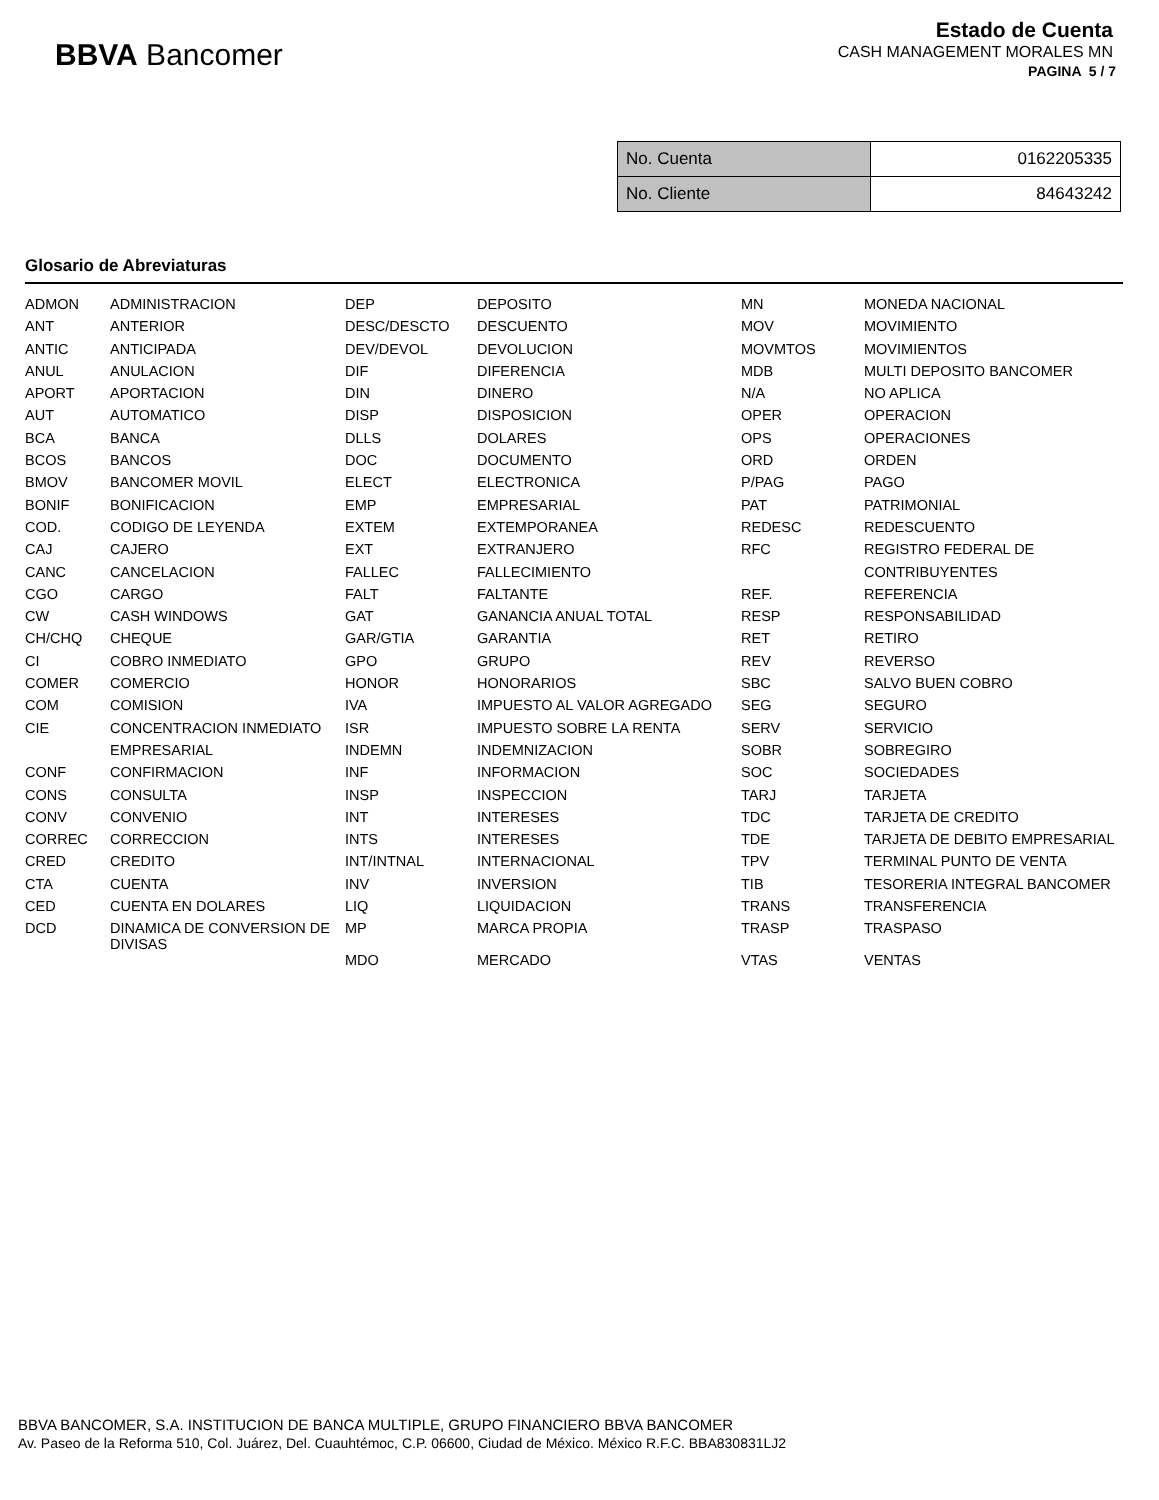BBVA Bancomer
Estado de Cuenta
CASH MANAGEMENT MORALES MN
PAGINA 5 / 7
| No. Cuenta | 0162205335 |
| No. Cliente | 84643242 |
Glosario de Abreviaturas
| ADMON | ADMINISTRACION | DEP | DEPOSITO | MN | MONEDA NACIONAL |
| ANT | ANTERIOR | DESC/DESCTO | DESCUENTO | MOV | MOVIMIENTO |
| ANTIC | ANTICIPADA | DEV/DEVOL | DEVOLUCION | MOVMTOS | MOVIMIENTOS |
| ANUL | ANULACION | DIF | DIFERENCIA | MDB | MULTI DEPOSITO BANCOMER |
| APORT | APORTACION | DIN | DINERO | N/A | NO APLICA |
| AUT | AUTOMATICO | DISP | DISPOSICION | OPER | OPERACION |
| BCA | BANCA | DLLS | DOLARES | OPS | OPERACIONES |
| BCOS | BANCOS | DOC | DOCUMENTO | ORD | ORDEN |
| BMOV | BANCOMER MOVIL | ELECT | ELECTRONICA | P/PAG | PAGO |
| BONIF | BONIFICACION | EMP | EMPRESARIAL | PAT | PATRIMONIAL |
| COD. | CODIGO DE LEYENDA | EXTEM | EXTEMPORANEA | REDESC | REDESCUENTO |
| CAJ | CAJERO | EXT | EXTRANJERO | RFC | REGISTRO FEDERAL DE |
| CANC | CANCELACION | FALLEC | FALLECIMIENTO | | CONTRIBUYENTES |
| CGO | CARGO | FALT | FALTANTE | REF. | REFERENCIA |
| CW | CASH WINDOWS | GAT | GANANCIA ANUAL TOTAL | RESP | RESPONSABILIDAD |
| CH/CHQ | CHEQUE | GAR/GTIA | GARANTIA | RET | RETIRO |
| CI | COBRO INMEDIATO | GPO | GRUPO | REV | REVERSO |
| COMER | COMERCIO | HONOR | HONORARIOS | SBC | SALVO BUEN COBRO |
| COM | COMISION | IVA | IMPUESTO AL VALOR AGREGADO | SEG | SEGURO |
| CIE | CONCENTRACION INMEDIATO | ISR | IMPUESTO SOBRE LA RENTA | SERV | SERVICIO |
| | EMPRESARIAL | INDEMN | INDEMNIZACION | SOBR | SOBREGIRO |
| CONF | CONFIRMACION | INF | INFORMACION | SOC | SOCIEDADES |
| CONS | CONSULTA | INSP | INSPECCION | TARJ | TARJETA |
| CONV | CONVENIO | INT | INTERESES | TDC | TARJETA DE CREDITO |
| CORREC | CORRECCION | INTS | INTERESES | TDE | TARJETA DE DEBITO EMPRESARIAL |
| CRED | CREDITO | INT/INTNAL | INTERNACIONAL | TPV | TERMINAL PUNTO DE VENTA |
| CTA | CUENTA | INV | INVERSION | TIB | TESORERIA INTEGRAL BANCOMER |
| CED | CUENTA EN DOLARES | LIQ | LIQUIDACION | TRANS | TRANSFERENCIA |
| DCD | DINAMICA DE CONVERSION DE DIVISAS | MP | MARCA PROPIA | TRASP | TRASPASO |
| | | MDO | MERCADO | VTAS | VENTAS |
BBVA BANCOMER, S.A. INSTITUCION DE BANCA MULTIPLE, GRUPO FINANCIERO BBVA BANCOMER
Av. Paseo de la Reforma 510, Col. Juárez, Del. Cuauhtémoc, C.P. 06600, Ciudad de México. México R.F.C. BBA830831LJ2